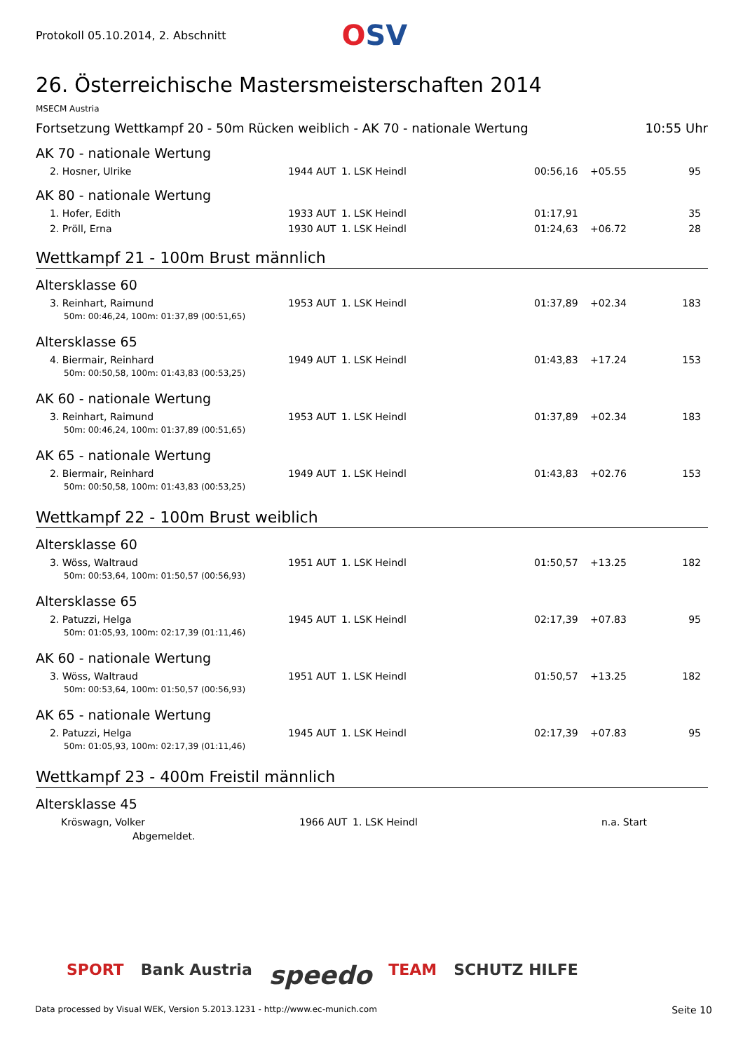Protokoll 05.10.2014, 2. Abschnitt
OSV
26. Österreichische Mastersmeisterschaften 2014
MSECM Austria
Fortsetzung Wettkampf 20 - 50m Rücken weiblich - AK 70 - nationale Wertung 10:55 Uhr
AK 70 - nationale Wertung
| 2. Hosner, Ulrike | 1944 | AUT | 1. LSK Heindl | 00:56,16 | +05.55 | 95 |
AK 80 - nationale Wertung
| 1. Hofer, Edith | 1933 | AUT | 1. LSK Heindl | 01:17,91 | | 35 |
| 2. Pröll, Erna | 1930 | AUT | 1. LSK Heindl | 01:24,63 | +06.72 | 28 |
Wettkampf 21 - 100m Brust männlich
Altersklasse 60
| 3. Reinhart, Raimund | 1953 | AUT | 1. LSK Heindl | 01:37,89 | +02.34 | 183 |
| 50m: 00:46,24, 100m: 01:37,89 (00:51,65) | | | | | | |
Altersklasse 65
| 4. Biermair, Reinhard | 1949 | AUT | 1. LSK Heindl | 01:43,83 | +17.24 | 153 |
| 50m: 00:50,58, 100m: 01:43,83 (00:53,25) | | | | | | |
AK 60 - nationale Wertung
| 3. Reinhart, Raimund | 1953 | AUT | 1. LSK Heindl | 01:37,89 | +02.34 | 183 |
| 50m: 00:46,24, 100m: 01:37,89 (00:51,65) | | | | | | |
AK 65 - nationale Wertung
| 2. Biermair, Reinhard | 1949 | AUT | 1. LSK Heindl | 01:43,83 | +02.76 | 153 |
| 50m: 00:50,58, 100m: 01:43,83 (00:53,25) | | | | | | |
Wettkampf 22 - 100m Brust weiblich
Altersklasse 60
| 3. Wöss, Waltraud | 1951 | AUT | 1. LSK Heindl | 01:50,57 | +13.25 | 182 |
| 50m: 00:53,64, 100m: 01:50,57 (00:56,93) | | | | | | |
Altersklasse 65
| 2. Patuzzi, Helga | 1945 | AUT | 1. LSK Heindl | 02:17,39 | +07.83 | 95 |
| 50m: 01:05,93, 100m: 02:17,39 (01:11,46) | | | | | | |
AK 60 - nationale Wertung
| 3. Wöss, Waltraud | 1951 | AUT | 1. LSK Heindl | 01:50,57 | +13.25 | 182 |
| 50m: 00:53,64, 100m: 01:50,57 (00:56,93) | | | | | | |
AK 65 - nationale Wertung
| 2. Patuzzi, Helga | 1945 | AUT | 1. LSK Heindl | 02:17,39 | +07.83 | 95 |
| 50m: 01:05,93, 100m: 02:17,39 (01:11,46) | | | | | | |
Wettkampf 23 - 400m Freistil männlich
Altersklasse 45
| Kröswagn, Volker | 1966 | AUT | 1. LSK Heindl | | n.a. Start |
| Abgemeldet. | | | | | |
SPORT Bank Austria speedo TEAM SCHUTZ HILFE
Data processed by Visual WEK, Version 5.2013.1231 - http://www.ec-munich.com Seite 10